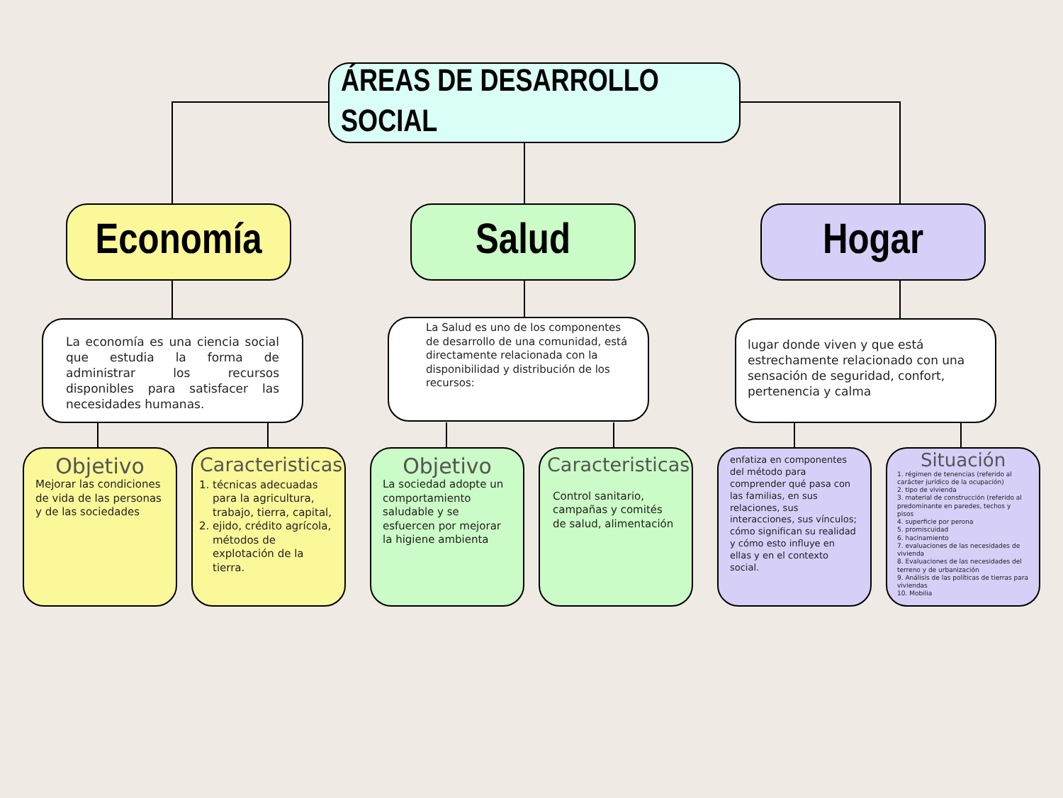ÁREAS DE DESARROLLO SOCIAL
Economía Salud Hogar
La economía es una ciencia social que estudia la forma de administrar los recursos disponibles para satisfacer las necesidades humanas.
La Salud es uno de los componentes de desarrollo de una comunidad, está directamente relacionada con la disponibilidad y distribución de los recursos:
lugar donde viven y que está estrechamente relacionado con una sensación de seguridad, confort, pertenencia y calma
Objetivo
Mejorar las condiciones de vida de las personas y de las sociedades
Caracteristicas
1. técnicas adecuadas para la agricultura, trabajo, tierra, capital,
2. ejido, crédito agrícola, métodos de explotación de la tierra.
Objetivo
La sociedad adopte un comportamiento saludable y se esfuercen por mejorar la higiene ambienta
Caracteristicas
Control sanitario, campañas y comités de salud, alimentación
enfatiza en componentes del método para comprender qué pasa con las familias, en sus relaciones, sus interacciones, sus vínculos; cómo significan su realidad y cómo esto influye en ellas y en el contexto social.
Situación
1. régimen de tenencias (referido al carácter jurídico de la ocupación)
2. tipo de vivienda
3. material de construcción (referido al predominante en paredes, techos y pisos
4. superficie por perona
5. promiscuidad
6. hacinamiento
7. evaluaciones de las necesidades de vivienda
8. Evaluaciones de las necesidades del terreno y de urbanización
9. Análisis de las políticas de tierras para viviendas
10. Mobilia